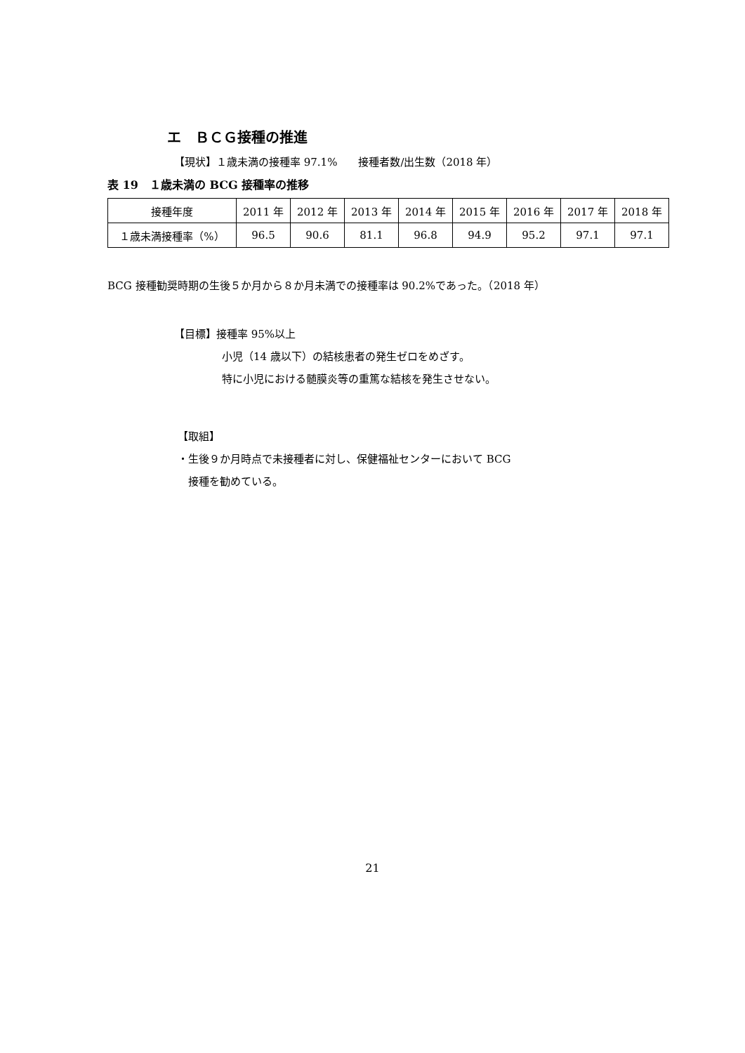エ　ＢＣＧ接種の推進
【現状】１歳未満の接種率 97.1%　　接種者数/出生数（2018 年）
表 19　１歳未満の BCG 接種率の推移
| 接種年度 | 2011 年 | 2012 年 | 2013 年 | 2014 年 | 2015 年 | 2016 年 | 2017 年 | 2018 年 |
| --- | --- | --- | --- | --- | --- | --- | --- | --- |
| １歳未満接種率（%） | 96.5 | 90.6 | 81.1 | 96.8 | 94.9 | 95.2 | 97.1 | 97.1 |
BCG 接種勧奨時期の生後５か月から８か月未満での接種率は 90.2%であった。（2018 年）
【目標】接種率 95%以上
小児（14 歳以下）の結核患者の発生ゼロをめざす。
特に小児における髄膜炎等の重篤な結核を発生させない。
【取組】
・生後９か月時点で未接種者に対し、保健福祉センターにおいて BCG
　接種を勧めている。
21